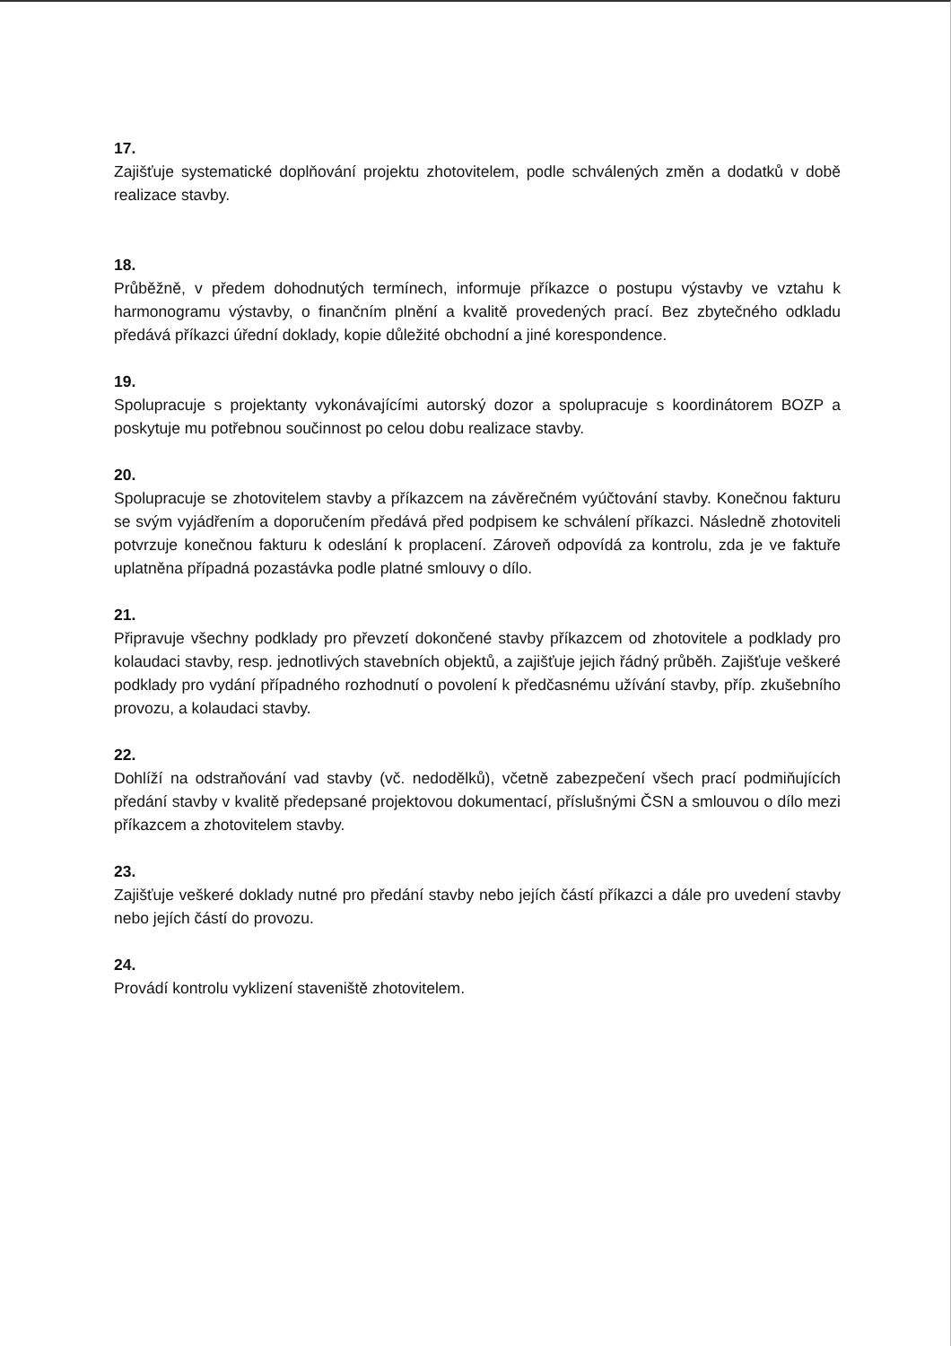17.
Zajišťuje systematické doplňování projektu zhotovitelem, podle schválených změn a dodatků v době realizace stavby.
18.
Průběžně, v předem dohodnutých termínech, informuje příkazce o postupu výstavby ve vztahu k harmonogramu výstavby, o finančním plnění a kvalitě provedených prací. Bez zbytečného odkladu předává příkazci úřední doklady, kopie důležité obchodní a jiné korespondence.
19.
Spolupracuje s projektanty vykonávajícími autorský dozor a spolupracuje s koordinátorem BOZP a poskytuje mu potřebnou součinnost po celou dobu realizace stavby.
20.
Spolupracuje se zhotovitelem stavby a příkazcem na závěrečném vyúčtování stavby. Konečnou fakturu se svým vyjádřením a doporučením předává před podpisem ke schválení příkazci. Následně zhotoviteli potvrzuje konečnou fakturu k odeslání k proplacení. Zároveň odpovídá za kontrolu, zda je ve faktuře uplatněna případná pozastávka podle platné smlouvy o dílo.
21.
Připravuje všechny podklady pro převzetí dokončené stavby příkazcem od zhotovitele a podklady pro kolaudaci stavby, resp. jednotlivých stavebních objektů, a zajišťuje jejich řádný průběh. Zajišťuje veškeré podklady pro vydání případného rozhodnutí o povolení k předčasnému užívání stavby, příp. zkušebního provozu, a kolaudaci stavby.
22.
Dohlíží na odstraňování vad stavby (vč. nedodělků), včetně zabezpečení všech prací podmiňujících předání stavby v kvalitě předepsané projektovou dokumentací, příslušnými ČSN a smlouvou o dílo mezi příkazcem a zhotovitelem stavby.
23.
Zajišťuje veškeré doklady nutné pro předání stavby nebo jejích částí příkazci a dále pro uvedení stavby nebo jejích částí do provozu.
24.
Provádí kontrolu vyklizení staveniště zhotovitelem.